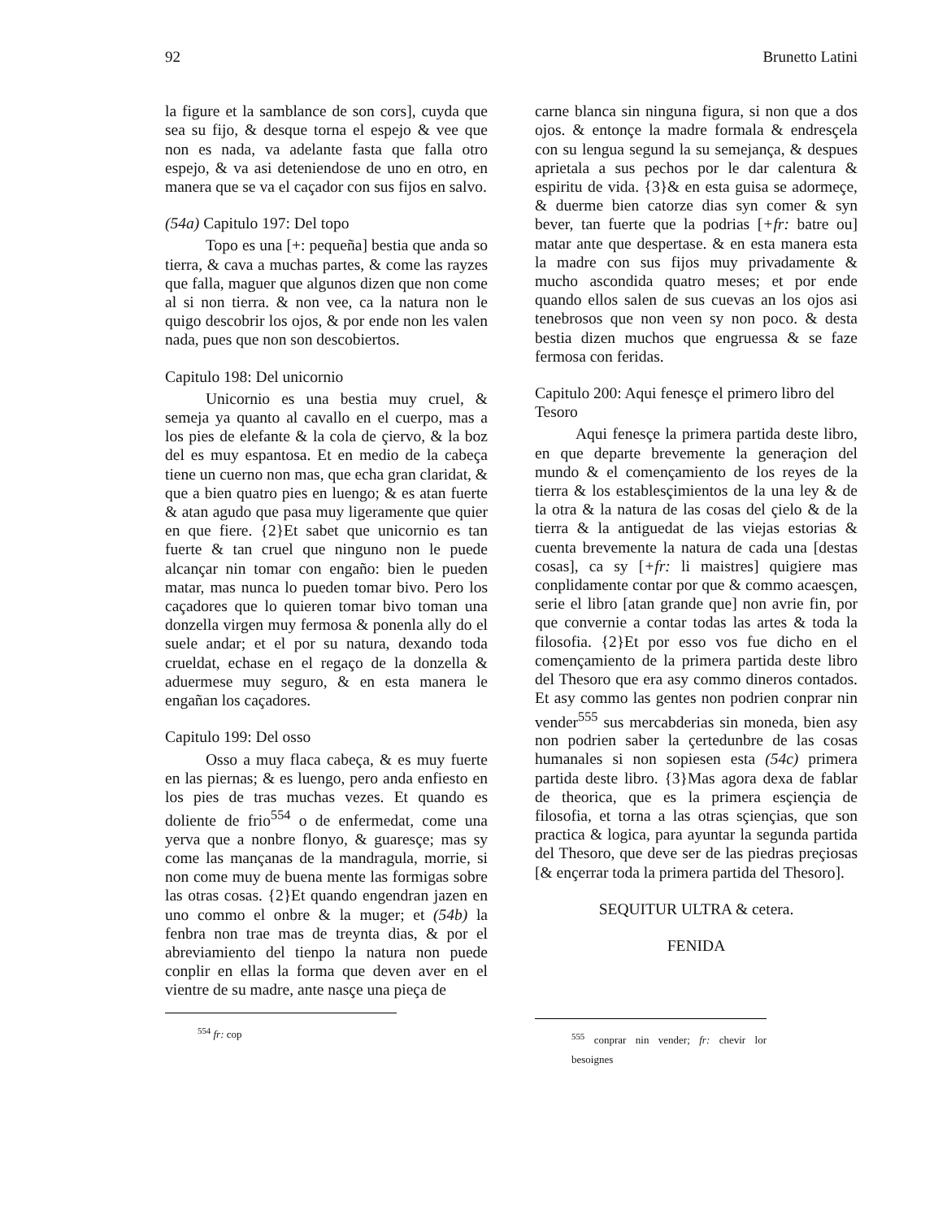92 Brunetto Latini
la figure et la samblance de son cors], cuyda que sea su fijo, & desque torna el espejo & vee que non es nada, va adelante fasta que falla otro espejo, & va asi deteniendose de uno en otro, en manera que se va el caçador con sus fijos en salvo.
(54a) Capitulo 197: Del topo
Topo es una [+: pequeña] bestia que anda so tierra, & cava a muchas partes, & come las rayzes que falla, maguer que algunos dizen que non come al si non tierra. & non vee, ca la natura non le quigo descobrir los ojos, & por ende non les valen nada, pues que non son descobiertos.
Capitulo 198: Del unicornio
Unicornio es una bestia muy cruel, & semeja ya quanto al cavallo en el cuerpo, mas a los pies de elefante & la cola de çiervo, & la boz del es muy espantosa. Et en medio de la cabeça tiene un cuerno non mas, que echa gran claridat, & que a bien quatro pies en luengo; & es atan fuerte & atan agudo que pasa muy ligeramente que quier en que fiere. {2}Et sabet que unicornio es tan fuerte & tan cruel que ninguno non le puede alcançar nin tomar con engaño: bien le pueden matar, mas nunca lo pueden tomar bivo. Pero los caçadores que lo quieren tomar bivo toman una donzella virgen muy fermosa & ponenla ally do el suele andar; et el por su natura, dexando toda crueldat, echase en el regaço de la donzella & aduermese muy seguro, & en esta manera le engañan los caçadores.
Capitulo 199: Del osso
Osso a muy flaca cabeça, & es muy fuerte en las piernas; & es luengo, pero anda enfiesto en los pies de tras muchas vezes. Et quando es doliente de frio<sup>554</sup> o de enfermedat, come una yerva que a nonbre flonyo, & guaresçe; mas sy come las mançanas de la mandragula, morrie, si non come muy de buena mente las formigas sobre las otras cosas. {2}Et quando engendran jazen en uno commo el onbre & la muger; et (54b) la fenbra non trae mas de treynta dias, & por el abreviamiento del tienpo la natura non puede conplir en ellas la forma que deven aver en el vientre de su madre, ante nasçe una pieça de
<sup>554</sup> fr: cop
carne blanca sin ninguna figura, si non que a dos ojos. & entonçe la madre formala & endresçela con su lengua segund la su semejança, & despues aprietala a sus pechos por le dar calentura & espiritu de vida. {3}& en esta guisa se adormeçe, & duerme bien catorze dias syn comer & syn bever, tan fuerte que la podrias [+fr: batre ou] matar ante que despertase. & en esta manera esta la madre con sus fijos muy privadamente & mucho ascondida quatro meses; et por ende quando ellos salen de sus cuevas an los ojos asi tenebrosos que non veen sy non poco. & desta bestia dizen muchos que engruessa & se faze fermosa con feridas.
Capitulo 200: Aqui fenesçe el primero libro del Tesoro
Aqui fenesçe la primera partida deste libro, en que departe brevemente la generaçion del mundo & el començamiento de los reyes de la tierra & los establesçimientos de la una ley & de la otra & la natura de las cosas del çielo & de la tierra & la antiguedat de las viejas estorias & cuenta brevemente la natura de cada una [destas cosas], ca sy [+fr: li maistres] quigiere mas conplidamente contar por que & commo acaesçen, serie el libro [atan grande que] non avrie fin, por que convernie a contar todas las artes & toda la filosofia. {2}Et por esso vos fue dicho en el començamiento de la primera partida deste libro del Thesoro que era asy commo dineros contados. Et asy commo las gentes non podrien conprar nin vender<sup>555</sup> sus mercabderias sin moneda, bien asy non podrien saber la çertedunbre de las cosas humanales si non sopiesen esta (54c) primera partida deste libro. {3}Mas agora dexa de fablar de theorica, que es la primera esçiençia de filosofia, et torna a las otras sçiençias, que son practica & logica, para ayuntar la segunda partida del Thesoro, que deve ser de las piedras preçiosas [& ençerrar toda la primera partida del Thesoro].
SEQUITUR ULTRA & cetera.
FENIDA
<sup>555</sup> conprar nin vender; fr: chevir lor besoignes